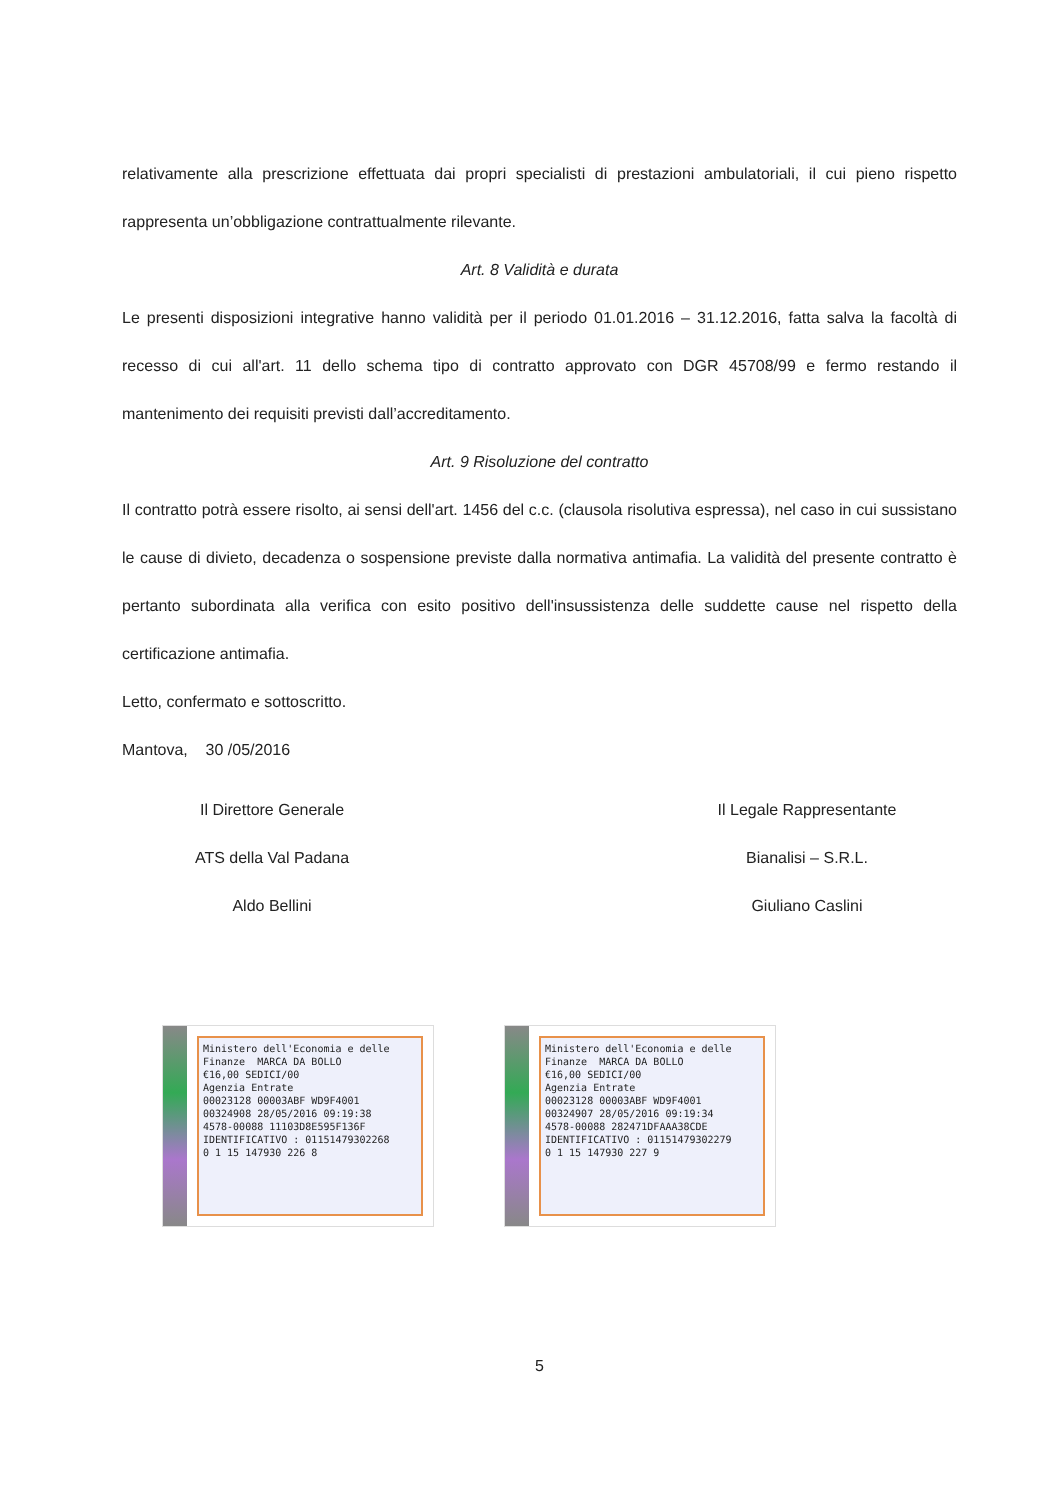relativamente alla prescrizione effettuata dai propri specialisti di prestazioni ambulatoriali, il cui pieno rispetto rappresenta un’obbligazione contrattualmente rilevante.
Art. 8 Validità e durata
Le presenti disposizioni integrative hanno validità per il periodo 01.01.2016 – 31.12.2016, fatta salva la facoltà di recesso di cui all'art. 11 dello schema tipo di contratto approvato con DGR 45708/99 e fermo restando il mantenimento dei requisiti previsti dall’accreditamento.
Art. 9 Risoluzione del contratto
Il contratto potrà essere risolto, ai sensi dell'art. 1456 del c.c. (clausola risolutiva espressa), nel caso in cui sussistano le cause di divieto, decadenza o sospensione previste dalla normativa antimafia. La validità del presente contratto è pertanto subordinata alla verifica con esito positivo dell'insussistenza delle suddette cause nel rispetto della certificazione antimafia.
Letto, confermato e sottoscritto.
Mantova, 30 /05/2016
Il Direttore Generale
ATS della Val Padana
Aldo Bellini
Il Legale Rappresentante
Bianalisi – S.R.L.
Giuliano Caslini
Ministero dell'Economia e delle Finanze MARCA DA BOLLO
€16,00 SEDICI/00
Agenzia Entrate
00023128 00003ABF WD9F4001
00324908 28/05/2016 09:19:38
4578-00088 11103D8E595F136F
IDENTIFICATIVO : 01151479302268
0 1 15 147930 226 8
Ministero dell'Economia e delle Finanze MARCA DA BOLLO
€16,00 SEDICI/00
Agenzia Entrate
00023128 00003ABF WD9F4001
00324907 28/05/2016 09:19:34
4578-00088 282471DFAAA38CDE
IDENTIFICATIVO : 01151479302279
0 1 15 147930 227 9
5